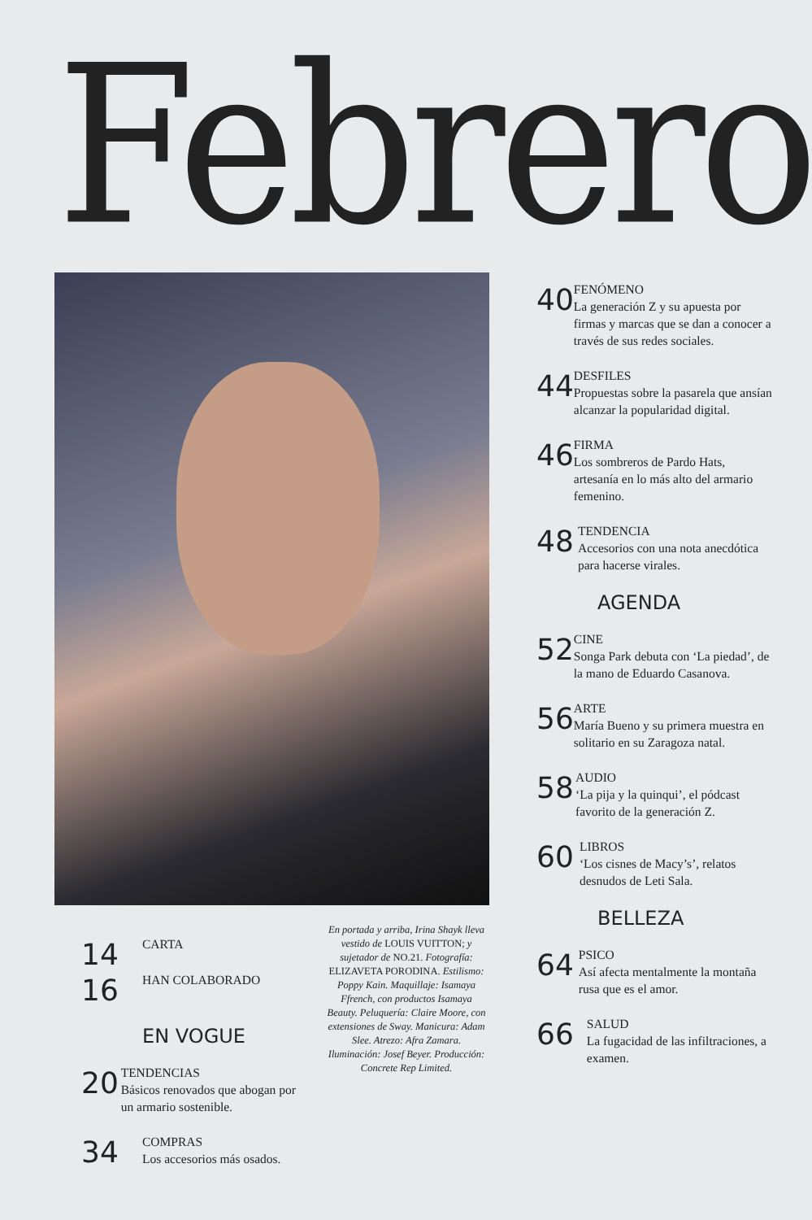Febrero
40
FENÓMENO
La generación Z y su apuesta por firmas y marcas que se dan a conocer a través de sus redes sociales.
44
DESFILES
Propuestas sobre la pasarela que ansían alcanzar la popularidad digital.
46
FIRMA
Los sombreros de Pardo Hats, artesanía en lo más alto del armario femenino.
48
TENDENCIA
Accesorios con una nota anecdótica para hacerse virales.
AGENDA
52
CINE
Songa Park debuta con ‘La piedad’, de la mano de Eduardo Casanova.
56
ARTE
María Bueno y su primera muestra en solitario en su Zaragoza natal.
58
AUDIO
‘La pija y la quinqui’, el pódcast favorito de la generación Z.
60
LIBROS
‘Los cisnes de Macy’s’, relatos desnudos de Leti Sala.
BELLEZA
64
PSICO
Así afecta mentalmente la montaña rusa que es el amor.
66
SALUD
La fugacidad de las infiltraciones, a examen.
En portada y arriba, Irina Shayk lleva vestido de LOUIS VUITTON; y sujetador de NO.21. Fotografía: ELIZAVETA PORODINA. Estilismo: Poppy Kain. Maquillaje: Isamaya Ffrench, con productos Isamaya Beauty. Peluquería: Claire Moore, con extensiones de Sway. Manicura: Adam Slee. Atrezo: Afra Zamara. Iluminación: Josef Beyer. Producción: Concrete Rep Limited.
14
CARTA
16
HAN COLABORADO
EN VOGUE
20
TENDENCIAS
Básicos renovados que abogan por un armario sostenible.
34
COMPRAS
Los accesorios más osados.